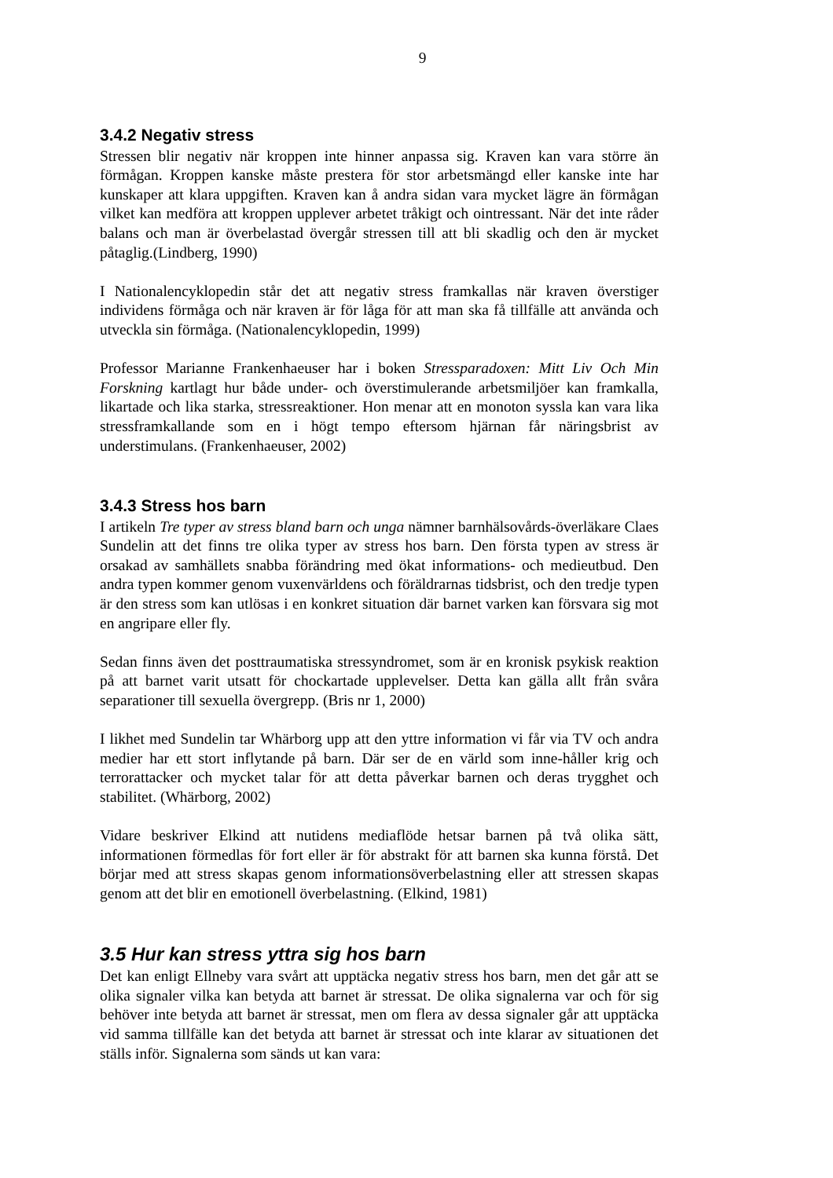9
3.4.2 Negativ stress
Stressen blir negativ när kroppen inte hinner anpassa sig. Kraven kan vara större än förmågan. Kroppen kanske måste prestera för stor arbetsmängd eller kanske inte har kunskaper att klara uppgiften. Kraven kan å andra sidan vara mycket lägre än förmågan vilket kan medföra att kroppen upplever arbetet tråkigt och ointressant. När det inte råder balans och man är överbelastad övergår stressen till att bli skadlig och den är mycket påtaglig.(Lindberg, 1990)
I Nationalencyklopedin står det att negativ stress framkallas när kraven överstiger individens förmåga och när kraven är för låga för att man ska få tillfälle att använda och utveckla sin förmåga. (Nationalencyklopedin, 1999)
Professor Marianne Frankenhaeuser har i boken Stressparadoxen: Mitt Liv Och Min Forskning kartlagt hur både under- och överstimulerande arbetsmiljöer kan framkalla, likartade och lika starka, stressreaktioner. Hon menar att en monoton syssla kan vara lika stressframkallande som en i högt tempo eftersom hjärnan får näringsbrist av understimulans. (Frankenhaeuser, 2002)
3.4.3 Stress hos barn
I artikeln Tre typer av stress bland barn och unga nämner barnhälsovårds-överläkare Claes Sundelin att det finns tre olika typer av stress hos barn. Den första typen av stress är orsakad av samhällets snabba förändring med ökat informations- och medieutbud. Den andra typen kommer genom vuxenvärldens och föräldrarnas tidsbrist, och den tredje typen är den stress som kan utlösas i en konkret situation där barnet varken kan försvara sig mot en angripare eller fly.
Sedan finns även det posttraumatiska stressyndromet, som är en kronisk psykisk reaktion på att barnet varit utsatt för chockartade upplevelser. Detta kan gälla allt från svåra separationer till sexuella övergrepp. (Bris nr 1, 2000)
I likhet med Sundelin tar Whärborg upp att den yttre information vi får via TV och andra medier har ett stort inflytande på barn. Där ser de en värld som inne-håller krig och terrorattacker och mycket talar för att detta påverkar barnen och deras trygghet och stabilitet. (Whärborg, 2002)
Vidare beskriver Elkind att nutidens mediaflöde hetsar barnen på två olika sätt, informationen förmedlas för fort eller är för abstrakt för att barnen ska kunna förstå. Det börjar med att stress skapas genom informationsöverbelastning eller att stressen skapas genom att det blir en emotionell överbelastning. (Elkind, 1981)
3.5 Hur kan stress yttra sig hos barn
Det kan enligt Ellneby vara svårt att upptäcka negativ stress hos barn, men det går att se olika signaler vilka kan betyda att barnet är stressat. De olika signalerna var och för sig behöver inte betyda att barnet är stressat, men om flera av dessa signaler går att upptäcka vid samma tillfälle kan det betyda att barnet är stressat och inte klarar av situationen det ställs inför. Signalerna som sänds ut kan vara: